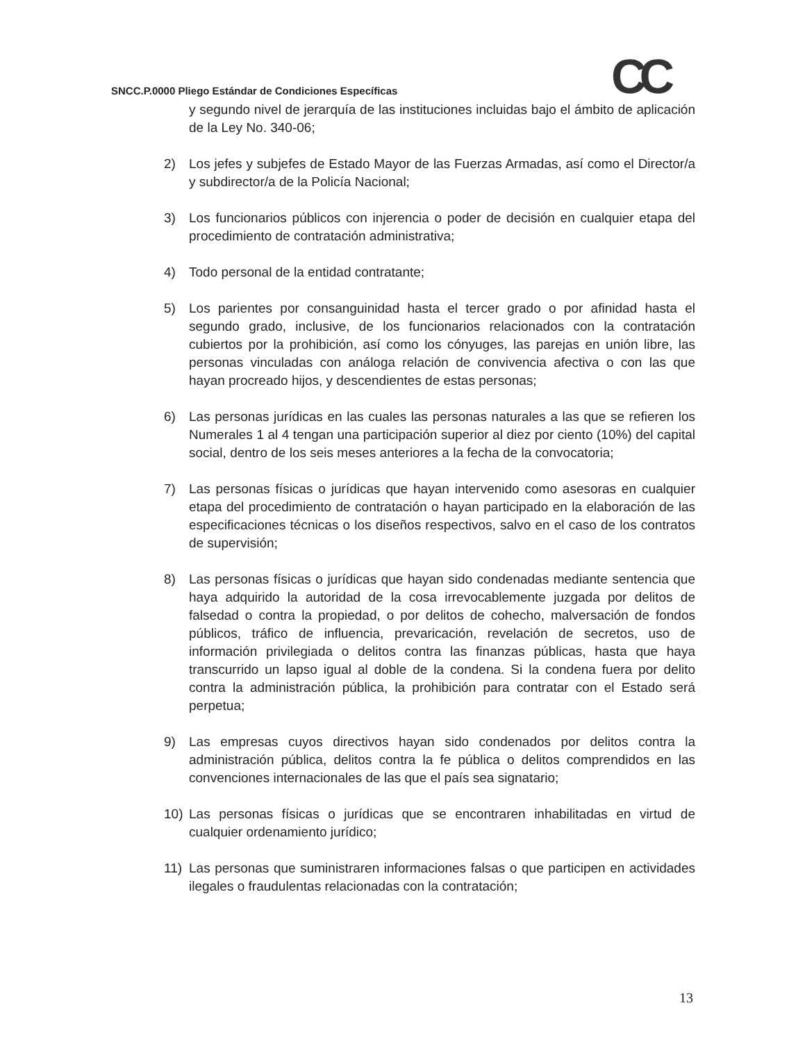CC
SNCC.P.0000 Pliego Estándar de Condiciones Específicas
y segundo nivel de jerarquía de las instituciones incluidas bajo el ámbito de aplicación de la Ley No. 340-06;
2) Los jefes y subjefes de Estado Mayor de las Fuerzas Armadas, así como el Director/a y subdirector/a de la Policía Nacional;
3) Los funcionarios públicos con injerencia o poder de decisión en cualquier etapa del procedimiento de contratación administrativa;
4) Todo personal de la entidad contratante;
5) Los parientes por consanguinidad hasta el tercer grado o por afinidad hasta el segundo grado, inclusive, de los funcionarios relacionados con la contratación cubiertos por la prohibición, así como los cónyuges, las parejas en unión libre, las personas vinculadas con análoga relación de convivencia afectiva o con las que hayan procreado hijos, y descendientes de estas personas;
6) Las personas jurídicas en las cuales las personas naturales a las que se refieren los Numerales 1 al 4 tengan una participación superior al diez por ciento (10%) del capital social, dentro de los seis meses anteriores a la fecha de la convocatoria;
7) Las personas físicas o jurídicas que hayan intervenido como asesoras en cualquier etapa del procedimiento de contratación o hayan participado en la elaboración de las especificaciones técnicas o los diseños respectivos, salvo en el caso de los contratos de supervisión;
8) Las personas físicas o jurídicas que hayan sido condenadas mediante sentencia que haya adquirido la autoridad de la cosa irrevocablemente juzgada por delitos de falsedad o contra la propiedad, o por delitos de cohecho, malversación de fondos públicos, tráfico de influencia, prevaricación, revelación de secretos, uso de información privilegiada o delitos contra las finanzas públicas, hasta que haya transcurrido un lapso igual al doble de la condena. Si la condena fuera por delito contra la administración pública, la prohibición para contratar con el Estado será perpetua;
9) Las empresas cuyos directivos hayan sido condenados por delitos contra la administración pública, delitos contra la fe pública o delitos comprendidos en las convenciones internacionales de las que el país sea signatario;
10) Las personas físicas o jurídicas que se encontraren inhabilitadas en virtud de cualquier ordenamiento jurídico;
11) Las personas que suministraren informaciones falsas o que participen en actividades ilegales o fraudulentas relacionadas con la contratación;
13